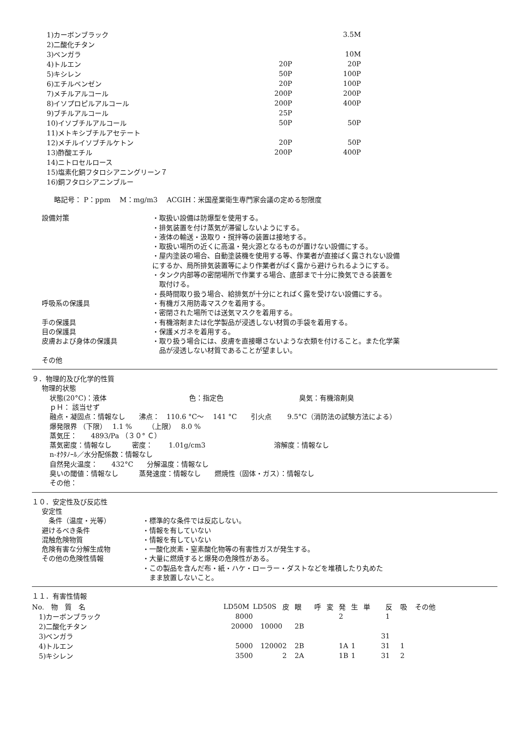| 1)カーボンブラック | | 3.5M |
| 2)二酸化チタン | | |
| 3)ベンガラ | | 10M |
| 4)トルエン | 20P | 20P |
| 5)キシレン | 50P | 100P |
| 6)エチルベンゼン | 20P | 100P |
| 7)メチルアルコール | 200P | 200P |
| 8)イソプロピルアルコール | 200P | 400P |
| 9)ブチルアルコール | 25P | |
| 10)イソブチルアルコール | 50P | 50P |
| 11)メトキシブチルアセテート | | |
| 12)メチルイソブチルケトン | 20P | 50P |
| 13)酢酸エチル | 200P | 400P |
| 14)ニトロセルロース | | |
| 15)塩素化銅フタロシアニングリーン７ | | |
| 16)銅フタロシアニンブルー | | |
略記号： P：ppm　 M：mg/m3　 ACGIH：米国産業衛生専門家会議の定める恕限度
設備対策 ・取扱い設備は防爆型を使用する。
・排気装置を付け蒸気が滞留しないようにする。
・液体の輸送・汲取り・撹拌等の装置は接地する。
・取扱い場所の近くに高温・発火源となるものが置けない設備にする。
・屋内塗装の場合、自動塗装機を使用する等、作業者が直接ばく露されない設備
にするか、局所排気装置等により作業者がばく露から避けられるようにする。
・タンク内部等の密閉場所で作業する場合、底部まで十分に換気できる装置を
　取付ける。
・長時間取り扱う場合、給排気が十分にとればく露を受けない設備にする。
呼吸系の保護具 ・有機ガス用防毒マスクを着用する。
・密閉された場所では送気マスクを着用する。
手の保護具 ・有機溶剤または化学製品が浸透しない材質の手袋を着用する。
目の保護具 ・保護メガネを着用する。
皮膚および身体の保護具 ・取り扱う場合には、皮膚を直接曝さないような衣類を付けること。また化学薬
　品が浸透しない材質であることが望ましい。
その他
９．物理的及び化学的性質
物理的状態
状態(20°C)：液体　　　　　　　　　　　　色：指定色　　　　　　　　　　　臭気：有機溶剤臭
ｐＨ： 該当せず
融点・凝固点：情報なし　　沸点：　110.6 °C～　 141 °C　　引火点　　 9.5°C（消防法の試験方法による）
爆発限界 （下限）　 1.1 %　　 （上限）　 8.0 %
蒸気圧：　　4893/Pa （３０° Ｃ）
蒸気密度：情報なし　　　密度：　　 1.01g/cm3　　　　　　　　　　溶解度：情報なし
n-ｵｸﾀﾉｰﾙ／水分配係数：情報なし
自然発火温度：　　432°C　　分解温度：情報なし
臭いの閾値：情報なし　　　蒸発速度：情報なし　　燃焼性（固体・ガス）：情報なし
その他：
１０．安定性及び反応性
安定性
　条件（温度・光等） ・標準的な条件では反応しない。
避けるべき条件 ・情報を有していない
混触危険物質 ・情報を有していない
危険有害な分解生成物 ・一酸化炭素・窒素酸化物等の有害性ガスが発生する。
その他の危険性情報 ・大量に燃焼すると爆発の危険性がある。
・この製品を含んだ布・紙・ハケ・ローラー・ダストなどを堆積したり丸めた
　まま放置しないこと。
１１．有害性情報
| No. 物 質 名 | LD50M | LD50S | 皮 | 眼 | 呼 | 変 | 発 | 生 | 単 | 反 | 吸 | その他 |
| --- | --- | --- | --- | --- | --- | --- | --- | --- | --- | --- | --- | --- |
| 1)カーボンブラック | 8000 | | | | | | 2 | | | 1 | | |
| 2)二酸化チタン | 20000 | 10000 | | 2B | | | | | | | | |
| 3)ベンガラ | | | | | | | | | 3 | 1 | | |
| 4)トルエン | 5000 | 12000 | 2 | 2B | | | 1A | 1 | 3 | 1 | 1 | |
| 5)キシレン | 3500 | | 2 | 2A | | | 1B | 1 | 3 | 1 | 2 | |